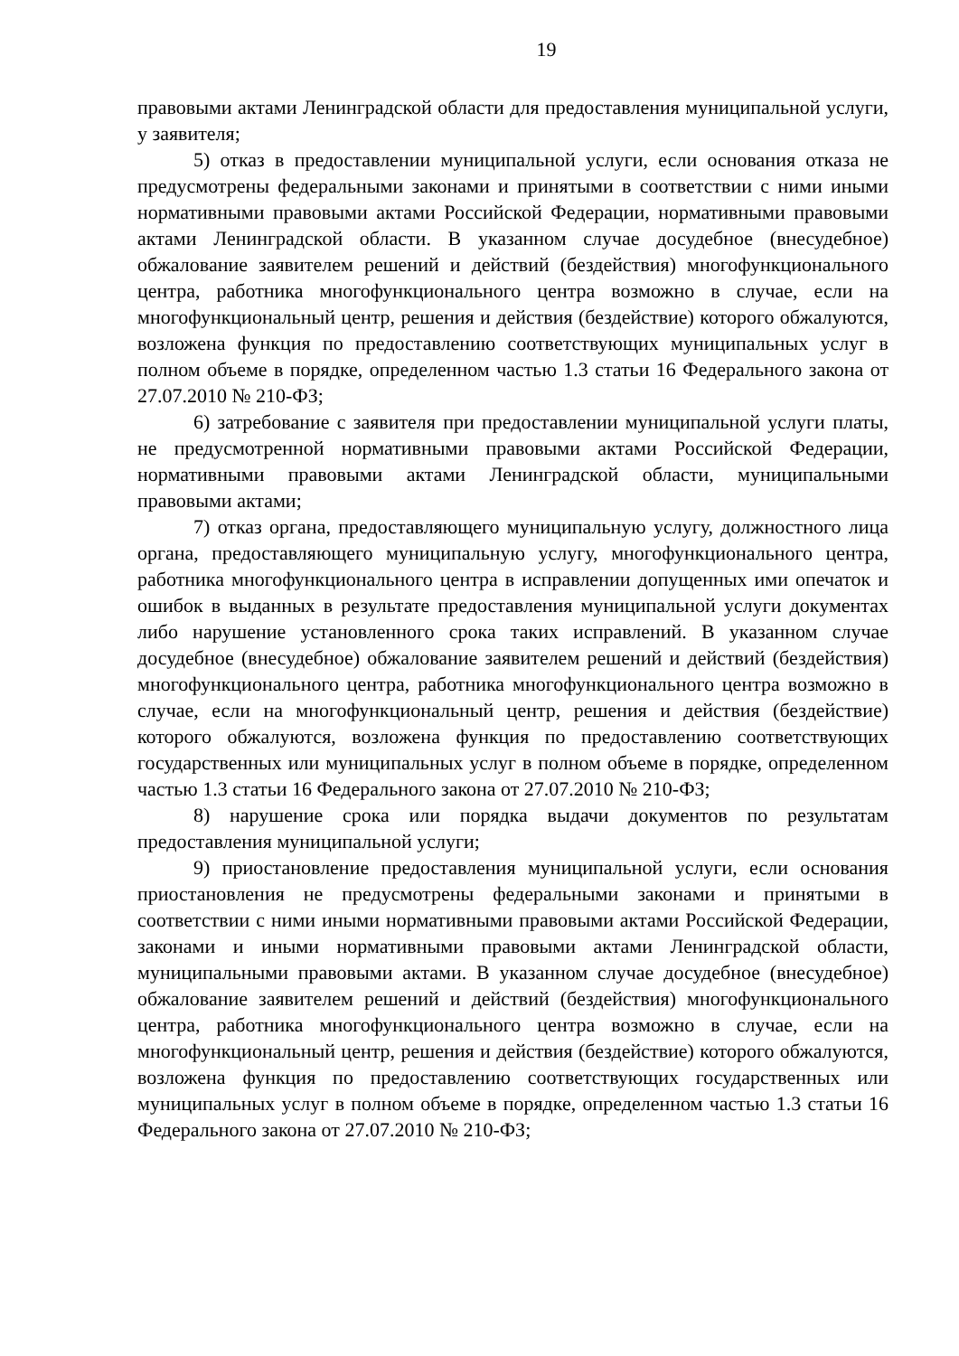19
правовыми актами Ленинградской области для предоставления муниципальной услуги, у заявителя;
5) отказ в предоставлении муниципальной услуги, если основания отказа не предусмотрены федеральными законами и принятыми в соответствии с ними иными нормативными правовыми актами Российской Федерации, нормативными правовыми актами Ленинградской области. В указанном случае досудебное (внесудебное) обжалование заявителем решений и действий (бездействия) многофункционального центра, работника многофункционального центра возможно в случае, если на многофункциональный центр, решения и действия (бездействие) которого обжалуются, возложена функция по предоставлению соответствующих муниципальных услуг в полном объеме в порядке, определенном частью 1.3 статьи 16 Федерального закона от 27.07.2010 № 210-ФЗ;
6) затребование с заявителя при предоставлении муниципальной услуги платы, не предусмотренной нормативными правовыми актами Российской Федерации, нормативными правовыми актами Ленинградской области, муниципальными правовыми актами;
7) отказ органа, предоставляющего муниципальную услугу, должностного лица органа, предоставляющего муниципальную услугу, многофункционального центра, работника многофункционального центра в исправлении допущенных ими опечаток и ошибок в выданных в результате предоставления муниципальной услуги документах либо нарушение установленного срока таких исправлений. В указанном случае досудебное (внесудебное) обжалование заявителем решений и действий (бездействия) многофункционального центра, работника многофункционального центра возможно в случае, если на многофункциональный центр, решения и действия (бездействие) которого обжалуются, возложена функция по предоставлению соответствующих государственных или муниципальных услуг в полном объеме в порядке, определенном частью 1.3 статьи 16 Федерального закона от 27.07.2010 № 210-ФЗ;
8) нарушение срока или порядка выдачи документов по результатам предоставления муниципальной услуги;
9) приостановление предоставления муниципальной услуги, если основания приостановления не предусмотрены федеральными законами и принятыми в соответствии с ними иными нормативными правовыми актами Российской Федерации, законами и иными нормативными правовыми актами Ленинградской области, муниципальными правовыми актами. В указанном случае досудебное (внесудебное) обжалование заявителем решений и действий (бездействия) многофункционального центра, работника многофункционального центра возможно в случае, если на многофункциональный центр, решения и действия (бездействие) которого обжалуются, возложена функция по предоставлению соответствующих государственных или муниципальных услуг в полном объеме в порядке, определенном частью 1.3 статьи 16 Федерального закона от 27.07.2010 № 210-ФЗ;